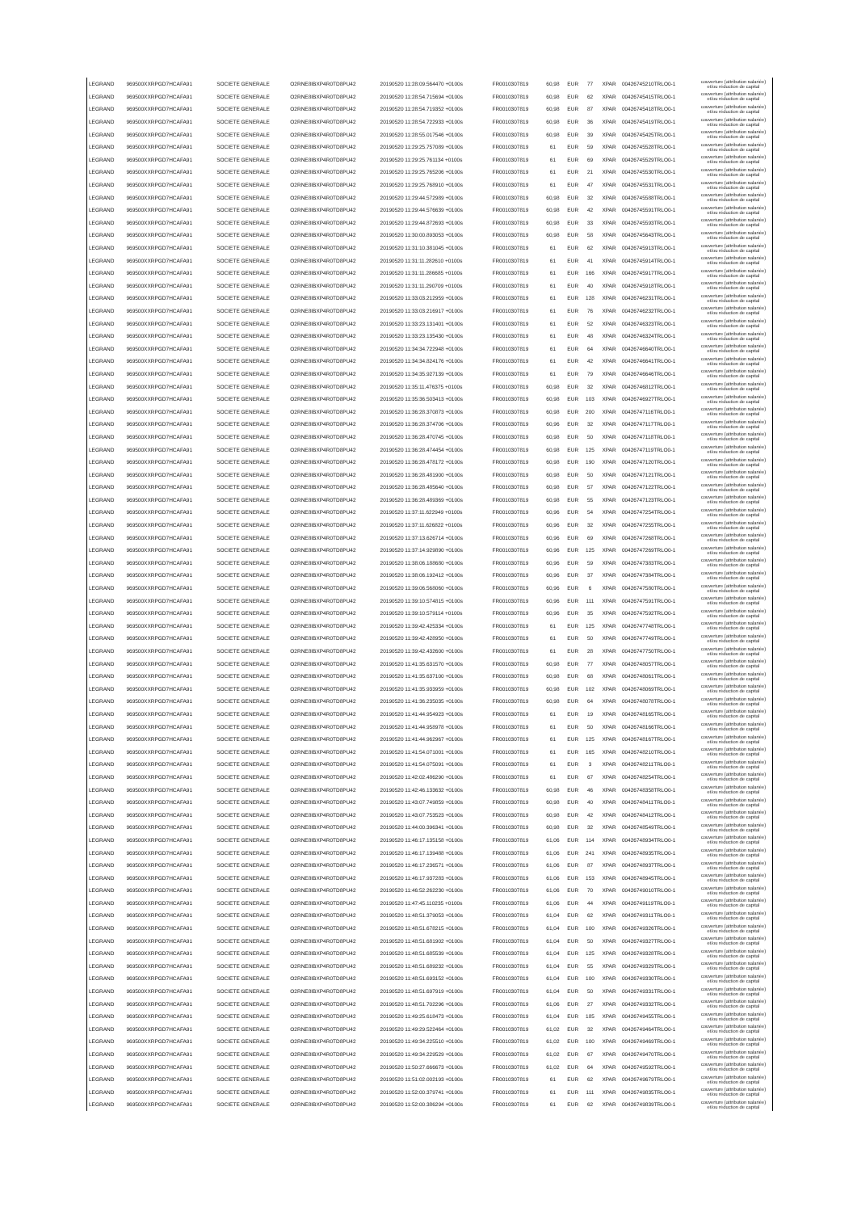| LEGRAND | 969500XXRPGD7HCAFA91 | SOCIETE GENERALE | O2RNE8IBXP4R0TD8PU42 | 20190520 11:28:09.564470 +0100s | FR0010307819 | 60,98 | EUR | 77 | XPAR | 00426745210TRLO0-1 | couverture (attribution salariée) et/ou réduction de capital |
| LEGRAND | 969500XXRPGD7HCAFA91 | SOCIETE GENERALE | O2RNE8IBXP4R0TD8PU42 | 20190520 11:28:54.715694 +0100s | FR0010307819 | 60,98 | EUR | 62 | XPAR | 00426745415TRLO0-1 | couverture (attribution salariée) et/ou réduction de capital |
| LEGRAND | 969500XXRPGD7HCAFA91 | SOCIETE GENERALE | O2RNE8IBXP4R0TD8PU42 | 20190520 11:28:54.719352 +0100s | FR0010307819 | 60,98 | EUR | 87 | XPAR | 00426745418TRLO0-1 | couverture (attribution salariée) et/ou réduction de capital |
| LEGRAND | 969500XXRPGD7HCAFA91 | SOCIETE GENERALE | O2RNE8IBXP4R0TD8PU42 | 20190520 11:28:54.722933 +0100s | FR0010307819 | 60,98 | EUR | 36 | XPAR | 00426745419TRLO0-1 | couverture (attribution salariée) et/ou réduction de capital |
| LEGRAND | 969500XXRPGD7HCAFA91 | SOCIETE GENERALE | O2RNE8IBXP4R0TD8PU42 | 20190520 11:28:55.017546 +0100s | FR0010307819 | 60,98 | EUR | 39 | XPAR | 00426745425TRLO0-1 | couverture (attribution salariée) et/ou réduction de capital |
| LEGRAND | 969500XXRPGD7HCAFA91 | SOCIETE GENERALE | O2RNE8IBXP4R0TD8PU42 | 20190520 11:29:25.757089 +0100s | FR0010307819 | 61 | EUR | 59 | XPAR | 00426745528TRLO0-1 | couverture (attribution salariée) et/ou réduction de capital |
| LEGRAND | 969500XXRPGD7HCAFA91 | SOCIETE GENERALE | O2RNE8IBXP4R0TD8PU42 | 20190520 11:29:25.761134 +0100s | FR0010307819 | 61 | EUR | 69 | XPAR | 00426745529TRLO0-1 | couverture (attribution salariée) et/ou réduction de capital |
| LEGRAND | 969500XXRPGD7HCAFA91 | SOCIETE GENERALE | O2RNE8IBXP4R0TD8PU42 | 20190520 11:29:25.765206 +0100s | FR0010307819 | 61 | EUR | 21 | XPAR | 00426745530TRLO0-1 | couverture (attribution salariée) et/ou réduction de capital |
| LEGRAND | 969500XXRPGD7HCAFA91 | SOCIETE GENERALE | O2RNE8IBXP4R0TD8PU42 | 20190520 11:29:25.768910 +0100s | FR0010307819 | 61 | EUR | 47 | XPAR | 00426745531TRLO0-1 | couverture (attribution salariée) et/ou réduction de capital |
| LEGRAND | 969500XXRPGD7HCAFA91 | SOCIETE GENERALE | O2RNE8IBXP4R0TD8PU42 | 20190520 11:29:44.572989 +0100s | FR0010307819 | 60,98 | EUR | 32 | XPAR | 00426745588TRLO0-1 | couverture (attribution salariée) et/ou réduction de capital |
| LEGRAND | 969500XXRPGD7HCAFA91 | SOCIETE GENERALE | O2RNE8IBXP4R0TD8PU42 | 20190520 11:29:44.576639 +0100s | FR0010307819 | 60,98 | EUR | 42 | XPAR | 00426745591TRLO0-1 | couverture (attribution salariée) et/ou réduction de capital |
| LEGRAND | 969500XXRPGD7HCAFA91 | SOCIETE GENERALE | O2RNE8IBXP4R0TD8PU42 | 20190520 11:29:44.872693 +0100s | FR0010307819 | 60,98 | EUR | 33 | XPAR | 00426745593TRLO0-1 | couverture (attribution salariée) et/ou réduction de capital |
| LEGRAND | 969500XXRPGD7HCAFA91 | SOCIETE GENERALE | O2RNE8IBXP4R0TD8PU42 | 20190520 11:30:00.893053 +0100s | FR0010307819 | 60,98 | EUR | 58 | XPAR | 00426745643TRLO0-1 | couverture (attribution salariée) et/ou réduction de capital |
| LEGRAND | 969500XXRPGD7HCAFA91 | SOCIETE GENERALE | O2RNE8IBXP4R0TD8PU42 | 20190520 11:31:10.381045 +0100s | FR0010307819 | 61 | EUR | 62 | XPAR | 00426745913TRLO0-1 | couverture (attribution salariée) et/ou réduction de capital |
| LEGRAND | 969500XXRPGD7HCAFA91 | SOCIETE GENERALE | O2RNE8IBXP4R0TD8PU42 | 20190520 11:31:11.282610 +0100s | FR0010307819 | 61 | EUR | 41 | XPAR | 00426745914TRLO0-1 | couverture (attribution salariée) et/ou réduction de capital |
| LEGRAND | 969500XXRPGD7HCAFA91 | SOCIETE GENERALE | O2RNE8IBXP4R0TD8PU42 | 20190520 11:31:11.286685 +0100s | FR0010307819 | 61 | EUR | 166 | XPAR | 00426745917TRLO0-1 | couverture (attribution salariée) et/ou réduction de capital |
| LEGRAND | 969500XXRPGD7HCAFA91 | SOCIETE GENERALE | O2RNE8IBXP4R0TD8PU42 | 20190520 11:31:11.290709 +0100s | FR0010307819 | 61 | EUR | 40 | XPAR | 00426745918TRLO0-1 | couverture (attribution salariée) et/ou réduction de capital |
| LEGRAND | 969500XXRPGD7HCAFA91 | SOCIETE GENERALE | O2RNE8IBXP4R0TD8PU42 | 20190520 11:33:03.212959 +0100s | FR0010307819 | 61 | EUR | 128 | XPAR | 00426746231TRLO0-1 | couverture (attribution salariée) et/ou réduction de capital |
| LEGRAND | 969500XXRPGD7HCAFA91 | SOCIETE GENERALE | O2RNE8IBXP4R0TD8PU42 | 20190520 11:33:03.216917 +0100s | FR0010307819 | 61 | EUR | 76 | XPAR | 00426746232TRLO0-1 | couverture (attribution salariée) et/ou réduction de capital |
| LEGRAND | 969500XXRPGD7HCAFA91 | SOCIETE GENERALE | O2RNE8IBXP4R0TD8PU42 | 20190520 11:33:23.131401 +0100s | FR0010307819 | 61 | EUR | 52 | XPAR | 00426746323TRLO0-1 | couverture (attribution salariée) et/ou réduction de capital |
| LEGRAND | 969500XXRPGD7HCAFA91 | SOCIETE GENERALE | O2RNE8IBXP4R0TD8PU42 | 20190520 11:33:23.135430 +0100s | FR0010307819 | 61 | EUR | 48 | XPAR | 00426746324TRLO0-1 | couverture (attribution salariée) et/ou réduction de capital |
| LEGRAND | 969500XXRPGD7HCAFA91 | SOCIETE GENERALE | O2RNE8IBXP4R0TD8PU42 | 20190520 11:34:34.722948 +0100s | FR0010307819 | 61 | EUR | 64 | XPAR | 00426746640TRLO0-1 | couverture (attribution salariée) et/ou réduction de capital |
| LEGRAND | 969500XXRPGD7HCAFA91 | SOCIETE GENERALE | O2RNE8IBXP4R0TD8PU42 | 20190520 11:34:34.824176 +0100s | FR0010307819 | 61 | EUR | 42 | XPAR | 00426746641TRLO0-1 | couverture (attribution salariée) et/ou réduction de capital |
| LEGRAND | 969500XXRPGD7HCAFA91 | SOCIETE GENERALE | O2RNE8IBXP4R0TD8PU42 | 20190520 11:34:35.927139 +0100s | FR0010307819 | 61 | EUR | 79 | XPAR | 00426746646TRLO0-1 | couverture (attribution salariée) et/ou réduction de capital |
| LEGRAND | 969500XXRPGD7HCAFA91 | SOCIETE GENERALE | O2RNE8IBXP4R0TD8PU42 | 20190520 11:35:11.476375 +0100s | FR0010307819 | 60,98 | EUR | 32 | XPAR | 00426746812TRLO0-1 | couverture (attribution salariée) et/ou réduction de capital |
| LEGRAND | 969500XXRPGD7HCAFA91 | SOCIETE GENERALE | O2RNE8IBXP4R0TD8PU42 | 20190520 11:35:36.503413 +0100s | FR0010307819 | 60,98 | EUR | 103 | XPAR | 00426746927TRLO0-1 | couverture (attribution salariée) et/ou réduction de capital |
| LEGRAND | 969500XXRPGD7HCAFA91 | SOCIETE GENERALE | O2RNE8IBXP4R0TD8PU42 | 20190520 11:36:28.370873 +0100s | FR0010307819 | 60,98 | EUR | 200 | XPAR | 00426747116TRLO0-1 | couverture (attribution salariée) et/ou réduction de capital |
| LEGRAND | 969500XXRPGD7HCAFA91 | SOCIETE GENERALE | O2RNE8IBXP4R0TD8PU42 | 20190520 11:36:28.374706 +0100s | FR0010307819 | 60,96 | EUR | 32 | XPAR | 00426747117TRLO0-1 | couverture (attribution salariée) et/ou réduction de capital |
| LEGRAND | 969500XXRPGD7HCAFA91 | SOCIETE GENERALE | O2RNE8IBXP4R0TD8PU42 | 20190520 11:36:28.470745 +0100s | FR0010307819 | 60,98 | EUR | 50 | XPAR | 00426747118TRLO0-1 | couverture (attribution salariée) et/ou réduction de capital |
| LEGRAND | 969500XXRPGD7HCAFA91 | SOCIETE GENERALE | O2RNE8IBXP4R0TD8PU42 | 20190520 11:36:28.474454 +0100s | FR0010307819 | 60,98 | EUR | 125 | XPAR | 00426747119TRLO0-1 | couverture (attribution salariée) et/ou réduction de capital |
| LEGRAND | 969500XXRPGD7HCAFA91 | SOCIETE GENERALE | O2RNE8IBXP4R0TD8PU42 | 20190520 11:36:28.478172 +0100s | FR0010307819 | 60,98 | EUR | 190 | XPAR | 00426747120TRLO0-1 | couverture (attribution salariée) et/ou réduction de capital |
| LEGRAND | 969500XXRPGD7HCAFA91 | SOCIETE GENERALE | O2RNE8IBXP4R0TD8PU42 | 20190520 11:36:28.481900 +0100s | FR0010307819 | 60,98 | EUR | 50 | XPAR | 00426747121TRLO0-1 | couverture (attribution salariée) et/ou réduction de capital |
| LEGRAND | 969500XXRPGD7HCAFA91 | SOCIETE GENERALE | O2RNE8IBXP4R0TD8PU42 | 20190520 11:36:28.485640 +0100s | FR0010307819 | 60,98 | EUR | 57 | XPAR | 00426747122TRLO0-1 | couverture (attribution salariée) et/ou réduction de capital |
| LEGRAND | 969500XXRPGD7HCAFA91 | SOCIETE GENERALE | O2RNE8IBXP4R0TD8PU42 | 20190520 11:36:28.489369 +0100s | FR0010307819 | 60,98 | EUR | 55 | XPAR | 00426747123TRLO0-1 | couverture (attribution salariée) et/ou réduction de capital |
| LEGRAND | 969500XXRPGD7HCAFA91 | SOCIETE GENERALE | O2RNE8IBXP4R0TD8PU42 | 20190520 11:37:11.622949 +0100s | FR0010307819 | 60,96 | EUR | 54 | XPAR | 00426747254TRLO0-1 | couverture (attribution salariée) et/ou réduction de capital |
| LEGRAND | 969500XXRPGD7HCAFA91 | SOCIETE GENERALE | O2RNE8IBXP4R0TD8PU42 | 20190520 11:37:11.626822 +0100s | FR0010307819 | 60,96 | EUR | 32 | XPAR | 00426747255TRLO0-1 | couverture (attribution salariée) et/ou réduction de capital |
| LEGRAND | 969500XXRPGD7HCAFA91 | SOCIETE GENERALE | O2RNE8IBXP4R0TD8PU42 | 20190520 11:37:13.626714 +0100s | FR0010307819 | 60,96 | EUR | 69 | XPAR | 00426747268TRLO0-1 | couverture (attribution salariée) et/ou réduction de capital |
| LEGRAND | 969500XXRPGD7HCAFA91 | SOCIETE GENERALE | O2RNE8IBXP4R0TD8PU42 | 20190520 11:37:14.929890 +0100s | FR0010307819 | 60,96 | EUR | 125 | XPAR | 00426747269TRLO0-1 | couverture (attribution salariée) et/ou réduction de capital |
| LEGRAND | 969500XXRPGD7HCAFA91 | SOCIETE GENERALE | O2RNE8IBXP4R0TD8PU42 | 20190520 11:38:06.188680 +0100s | FR0010307819 | 60,96 | EUR | 59 | XPAR | 00426747383TRLO0-1 | couverture (attribution salariée) et/ou réduction de capital |
| LEGRAND | 969500XXRPGD7HCAFA91 | SOCIETE GENERALE | O2RNE8IBXP4R0TD8PU42 | 20190520 11:38:06.192412 +0100s | FR0010307819 | 60,96 | EUR | 37 | XPAR | 00426747384TRLO0-1 | couverture (attribution salariée) et/ou réduction de capital |
| LEGRAND | 969500XXRPGD7HCAFA91 | SOCIETE GENERALE | O2RNE8IBXP4R0TD8PU42 | 20190520 11:39:06.568060 +0100s | FR0010307819 | 60,96 | EUR | 6 | XPAR | 00426747580TRLO0-1 | couverture (attribution salariée) et/ou réduction de capital |
| LEGRAND | 969500XXRPGD7HCAFA91 | SOCIETE GENERALE | O2RNE8IBXP4R0TD8PU42 | 20190520 11:39:10.574815 +0100s | FR0010307819 | 60,96 | EUR | 111 | XPAR | 00426747591TRLO0-1 | couverture (attribution salariée) et/ou réduction de capital |
| LEGRAND | 969500XXRPGD7HCAFA91 | SOCIETE GENERALE | O2RNE8IBXP4R0TD8PU42 | 20190520 11:39:10.579114 +0100s | FR0010307819 | 60,96 | EUR | 35 | XPAR | 00426747592TRLO0-1 | couverture (attribution salariée) et/ou réduction de capital |
| LEGRAND | 969500XXRPGD7HCAFA91 | SOCIETE GENERALE | O2RNE8IBXP4R0TD8PU42 | 20190520 11:39:42.425334 +0100s | FR0010307819 | 61 | EUR | 125 | XPAR | 00426747748TRLO0-1 | couverture (attribution salariée) et/ou réduction de capital |
| LEGRAND | 969500XXRPGD7HCAFA91 | SOCIETE GENERALE | O2RNE8IBXP4R0TD8PU42 | 20190520 11:39:42.428950 +0100s | FR0010307819 | 61 | EUR | 50 | XPAR | 00426747749TRLO0-1 | couverture (attribution salariée) et/ou réduction de capital |
| LEGRAND | 969500XXRPGD7HCAFA91 | SOCIETE GENERALE | O2RNE8IBXP4R0TD8PU42 | 20190520 11:39:42.432600 +0100s | FR0010307819 | 61 | EUR | 28 | XPAR | 00426747750TRLO0-1 | couverture (attribution salariée) et/ou réduction de capital |
| LEGRAND | 969500XXRPGD7HCAFA91 | SOCIETE GENERALE | O2RNE8IBXP4R0TD8PU42 | 20190520 11:41:35.631570 +0100s | FR0010307819 | 60,98 | EUR | 77 | XPAR | 00426748057TRLO0-1 | couverture (attribution salariée) et/ou réduction de capital |
| LEGRAND | 969500XXRPGD7HCAFA91 | SOCIETE GENERALE | O2RNE8IBXP4R0TD8PU42 | 20190520 11:41:35.637100 +0100s | FR0010307819 | 60,98 | EUR | 68 | XPAR | 00426748061TRLO0-1 | couverture (attribution salariée) et/ou réduction de capital |
| LEGRAND | 969500XXRPGD7HCAFA91 | SOCIETE GENERALE | O2RNE8IBXP4R0TD8PU42 | 20190520 11:41:35.933959 +0100s | FR0010307819 | 60,98 | EUR | 102 | XPAR | 00426748069TRLO0-1 | couverture (attribution salariée) et/ou réduction de capital |
| LEGRAND | 969500XXRPGD7HCAFA91 | SOCIETE GENERALE | O2RNE8IBXP4R0TD8PU42 | 20190520 11:41:36.235035 +0100s | FR0010307819 | 60,98 | EUR | 64 | XPAR | 00426748078TRLO0-1 | couverture (attribution salariée) et/ou réduction de capital |
| LEGRAND | 969500XXRPGD7HCAFA91 | SOCIETE GENERALE | O2RNE8IBXP4R0TD8PU42 | 20190520 11:41:44.954923 +0100s | FR0010307819 | 61 | EUR | 19 | XPAR | 00426748165TRLO0-1 | couverture (attribution salariée) et/ou réduction de capital |
| LEGRAND | 969500XXRPGD7HCAFA91 | SOCIETE GENERALE | O2RNE8IBXP4R0TD8PU42 | 20190520 11:41:44.958978 +0100s | FR0010307819 | 61 | EUR | 50 | XPAR | 00426748166TRLO0-1 | couverture (attribution salariée) et/ou réduction de capital |
| LEGRAND | 969500XXRPGD7HCAFA91 | SOCIETE GENERALE | O2RNE8IBXP4R0TD8PU42 | 20190520 11:41:44.962967 +0100s | FR0010307819 | 61 | EUR | 125 | XPAR | 00426748167TRLO0-1 | couverture (attribution salariée) et/ou réduction de capital |
| LEGRAND | 969500XXRPGD7HCAFA91 | SOCIETE GENERALE | O2RNE8IBXP4R0TD8PU42 | 20190520 11:41:54.071001 +0100s | FR0010307819 | 61 | EUR | 165 | XPAR | 00426748210TRLO0-1 | couverture (attribution salariée) et/ou réduction de capital |
| LEGRAND | 969500XXRPGD7HCAFA91 | SOCIETE GENERALE | O2RNE8IBXP4R0TD8PU42 | 20190520 11:41:54.075091 +0100s | FR0010307819 | 61 | EUR | 3 | XPAR | 00426748211TRLO0-1 | couverture (attribution salariée) et/ou réduction de capital |
| LEGRAND | 969500XXRPGD7HCAFA91 | SOCIETE GENERALE | O2RNE8IBXP4R0TD8PU42 | 20190520 11:42:02.486290 +0100s | FR0010307819 | 61 | EUR | 67 | XPAR | 00426748254TRLO0-1 | couverture (attribution salariée) et/ou réduction de capital |
| LEGRAND | 969500XXRPGD7HCAFA91 | SOCIETE GENERALE | O2RNE8IBXP4R0TD8PU42 | 20190520 11:42:46.133632 +0100s | FR0010307819 | 60,98 | EUR | 46 | XPAR | 00426748358TRLO0-1 | couverture (attribution salariée) et/ou réduction de capital |
| LEGRAND | 969500XXRPGD7HCAFA91 | SOCIETE GENERALE | O2RNE8IBXP4R0TD8PU42 | 20190520 11:43:07.749859 +0100s | FR0010307819 | 60,98 | EUR | 40 | XPAR | 00426748411TRLO0-1 | couverture (attribution salariée) et/ou réduction de capital |
| LEGRAND | 969500XXRPGD7HCAFA91 | SOCIETE GENERALE | O2RNE8IBXP4R0TD8PU42 | 20190520 11:43:07.753523 +0100s | FR0010307819 | 60,98 | EUR | 42 | XPAR | 00426748412TRLO0-1 | couverture (attribution salariée) et/ou réduction de capital |
| LEGRAND | 969500XXRPGD7HCAFA91 | SOCIETE GENERALE | O2RNE8IBXP4R0TD8PU42 | 20190520 11:44:00.396341 +0100s | FR0010307819 | 60,98 | EUR | 32 | XPAR | 00426748549TRLO0-1 | couverture (attribution salariée) et/ou réduction de capital |
| LEGRAND | 969500XXRPGD7HCAFA91 | SOCIETE GENERALE | O2RNE8IBXP4R0TD8PU42 | 20190520 11:46:17.135158 +0100s | FR0010307819 | 61,06 | EUR | 114 | XPAR | 00426748934TRLO0-1 | couverture (attribution salariée) et/ou réduction de capital |
| LEGRAND | 969500XXRPGD7HCAFA91 | SOCIETE GENERALE | O2RNE8IBXP4R0TD8PU42 | 20190520 11:46:17.139488 +0100s | FR0010307819 | 61,06 | EUR | 241 | XPAR | 00426748935TRLO0-1 | couverture (attribution salariée) et/ou réduction de capital |
| LEGRAND | 969500XXRPGD7HCAFA91 | SOCIETE GENERALE | O2RNE8IBXP4R0TD8PU42 | 20190520 11:46:17.236571 +0100s | FR0010307819 | 61,06 | EUR | 87 | XPAR | 00426748937TRLO0-1 | couverture (attribution salariée) et/ou réduction de capital |
| LEGRAND | 969500XXRPGD7HCAFA91 | SOCIETE GENERALE | O2RNE8IBXP4R0TD8PU42 | 20190520 11:46:17.937283 +0100s | FR0010307819 | 61,06 | EUR | 153 | XPAR | 00426748945TRLO0-1 | couverture (attribution salariée) et/ou réduction de capital |
| LEGRAND | 969500XXRPGD7HCAFA91 | SOCIETE GENERALE | O2RNE8IBXP4R0TD8PU42 | 20190520 11:46:52.262230 +0100s | FR0010307819 | 61,06 | EUR | 70 | XPAR | 00426749010TRLO0-1 | couverture (attribution salariée) et/ou réduction de capital |
| LEGRAND | 969500XXRPGD7HCAFA91 | SOCIETE GENERALE | O2RNE8IBXP4R0TD8PU42 | 20190520 11:47:45.110235 +0100s | FR0010307819 | 61,06 | EUR | 44 | XPAR | 00426749119TRLO0-1 | couverture (attribution salariée) et/ou réduction de capital |
| LEGRAND | 969500XXRPGD7HCAFA91 | SOCIETE GENERALE | O2RNE8IBXP4R0TD8PU42 | 20190520 11:48:51.379053 +0100s | FR0010307819 | 61,04 | EUR | 62 | XPAR | 00426749311TRLO0-1 | couverture (attribution salariée) et/ou réduction de capital |
| LEGRAND | 969500XXRPGD7HCAFA91 | SOCIETE GENERALE | O2RNE8IBXP4R0TD8PU42 | 20190520 11:48:51.678215 +0100s | FR0010307819 | 61,04 | EUR | 100 | XPAR | 00426749326TRLO0-1 | couverture (attribution salariée) et/ou réduction de capital |
| LEGRAND | 969500XXRPGD7HCAFA91 | SOCIETE GENERALE | O2RNE8IBXP4R0TD8PU42 | 20190520 11:48:51.681902 +0100s | FR0010307819 | 61,04 | EUR | 50 | XPAR | 00426749327TRLO0-1 | couverture (attribution salariée) et/ou réduction de capital |
| LEGRAND | 969500XXRPGD7HCAFA91 | SOCIETE GENERALE | O2RNE8IBXP4R0TD8PU42 | 20190520 11:48:51.685539 +0100s | FR0010307819 | 61,04 | EUR | 125 | XPAR | 00426749328TRLO0-1 | couverture (attribution salariée) et/ou réduction de capital |
| LEGRAND | 969500XXRPGD7HCAFA91 | SOCIETE GENERALE | O2RNE8IBXP4R0TD8PU42 | 20190520 11:48:51.689232 +0100s | FR0010307819 | 61,04 | EUR | 55 | XPAR | 00426749329TRLO0-1 | couverture (attribution salariée) et/ou réduction de capital |
| LEGRAND | 969500XXRPGD7HCAFA91 | SOCIETE GENERALE | O2RNE8IBXP4R0TD8PU42 | 20190520 11:48:51.693152 +0100s | FR0010307819 | 61,04 | EUR | 100 | XPAR | 00426749330TRLO0-1 | couverture (attribution salariée) et/ou réduction de capital |
| LEGRAND | 969500XXRPGD7HCAFA91 | SOCIETE GENERALE | O2RNE8IBXP4R0TD8PU42 | 20190520 11:48:51.697919 +0100s | FR0010307819 | 61,04 | EUR | 50 | XPAR | 00426749331TRLO0-1 | couverture (attribution salariée) et/ou réduction de capital |
| LEGRAND | 969500XXRPGD7HCAFA91 | SOCIETE GENERALE | O2RNE8IBXP4R0TD8PU42 | 20190520 11:48:51.702296 +0100s | FR0010307819 | 61,06 | EUR | 27 | XPAR | 00426749332TRLO0-1 | couverture (attribution salariée) et/ou réduction de capital |
| LEGRAND | 969500XXRPGD7HCAFA91 | SOCIETE GENERALE | O2RNE8IBXP4R0TD8PU42 | 20190520 11:49:25.618473 +0100s | FR0010307819 | 61,04 | EUR | 185 | XPAR | 00426749455TRLO0-1 | couverture (attribution salariée) et/ou réduction de capital |
| LEGRAND | 969500XXRPGD7HCAFA91 | SOCIETE GENERALE | O2RNE8IBXP4R0TD8PU42 | 20190520 11:49:29.522464 +0100s | FR0010307819 | 61,02 | EUR | 32 | XPAR | 00426749464TRLO0-1 | couverture (attribution salariée) et/ou réduction de capital |
| LEGRAND | 969500XXRPGD7HCAFA91 | SOCIETE GENERALE | O2RNE8IBXP4R0TD8PU42 | 20190520 11:49:34.225510 +0100s | FR0010307819 | 61,02 | EUR | 100 | XPAR | 00426749469TRLO0-1 | couverture (attribution salariée) et/ou réduction de capital |
| LEGRAND | 969500XXRPGD7HCAFA91 | SOCIETE GENERALE | O2RNE8IBXP4R0TD8PU42 | 20190520 11:49:34.229529 +0100s | FR0010307819 | 61,02 | EUR | 67 | XPAR | 00426749470TRLO0-1 | couverture (attribution salariée) et/ou réduction de capital |
| LEGRAND | 969500XXRPGD7HCAFA91 | SOCIETE GENERALE | O2RNE8IBXP4R0TD8PU42 | 20190520 11:50:27.666673 +0100s | FR0010307819 | 61,02 | EUR | 64 | XPAR | 00426749592TRLO0-1 | couverture (attribution salariée) et/ou réduction de capital |
| LEGRAND | 969500XXRPGD7HCAFA91 | SOCIETE GENERALE | O2RNE8IBXP4R0TD8PU42 | 20190520 11:51:02.002193 +0100s | FR0010307819 | 61 | EUR | 62 | XPAR | 00426749679TRLO0-1 | couverture (attribution salariée) et/ou réduction de capital |
| LEGRAND | 969500XXRPGD7HCAFA91 | SOCIETE GENERALE | O2RNE8IBXP4R0TD8PU42 | 20190520 11:52:00.379741 +0100s | FR0010307819 | 61 | EUR | 111 | XPAR | 00426749835TRLO0-1 | couverture (attribution salariée) et/ou réduction de capital |
| LEGRAND | 969500XXRPGD7HCAFA91 | SOCIETE GENERALE | O2RNE8IBXP4R0TD8PU42 | 20190520 11:52:00.386294 +0100s | FR0010307819 | 61 | EUR | 62 | XPAR | 00426749839TRLO0-1 | couverture (attribution salariée) et/ou réduction de capital |